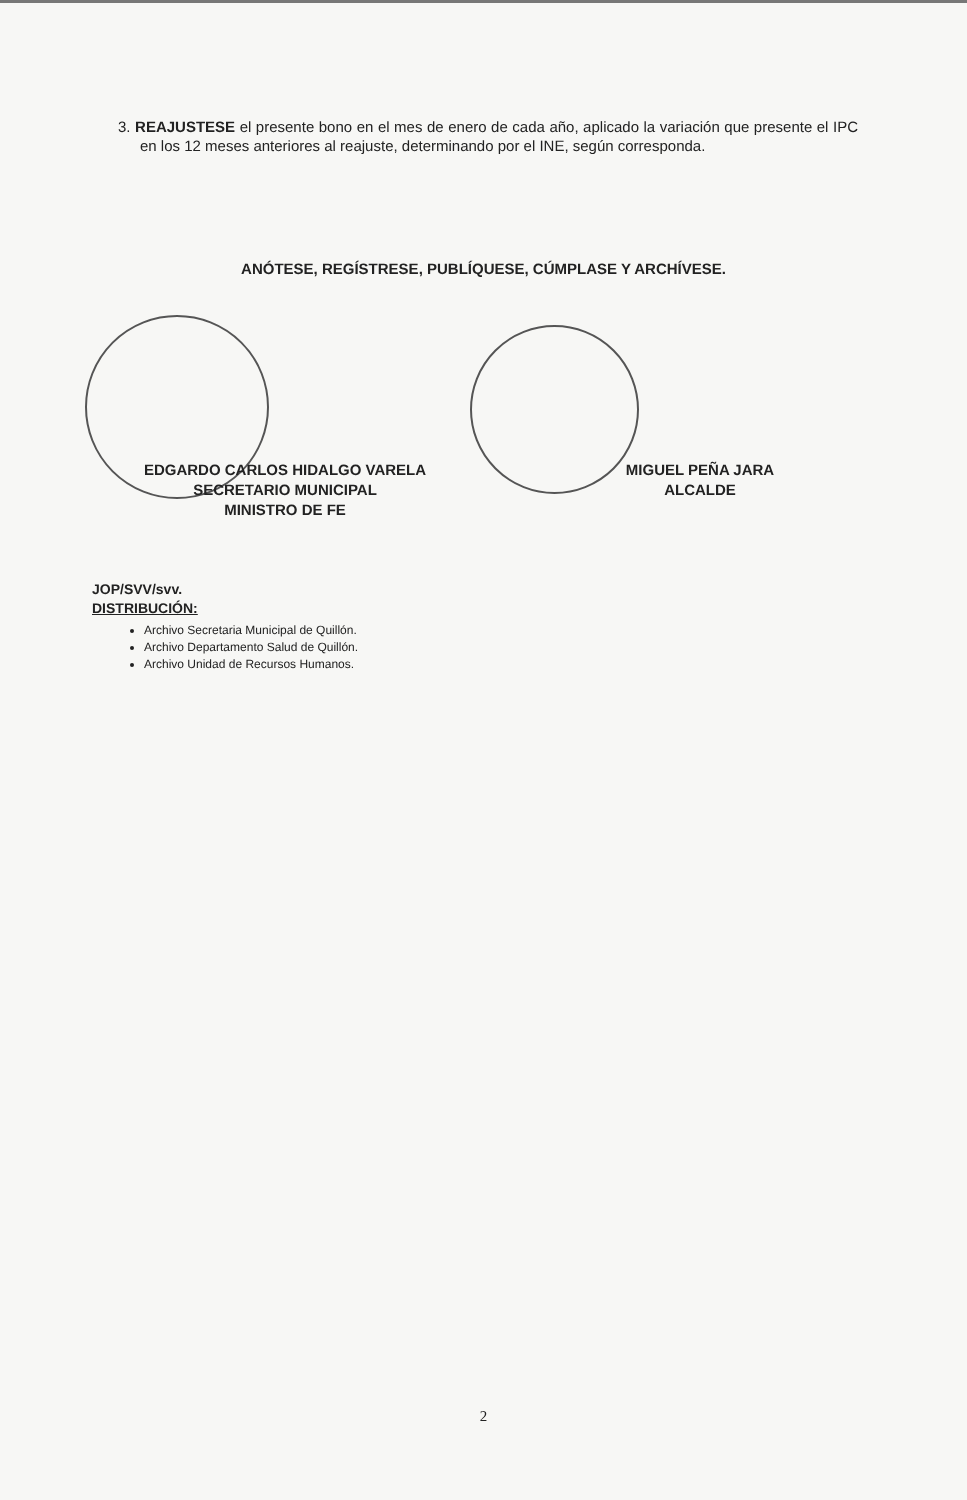3. REAJUSTESE el presente bono en el mes de enero de cada año, aplicado la variación que presente el IPC en los 12 meses anteriores al reajuste, determinando por el INE, según corresponda.
ANÓTESE, REGÍSTRESE, PUBLÍQUESE, CÚMPLASE Y ARCHÍVESE.
EDGARDO CARLOS HIDALGO VARELA
SECRETARIO MUNICIPAL
MINISTRO DE FE
MIGUEL PEÑA JARA
ALCALDE
JOP/SVV/svv.
DISTRIBUCIÓN:
Archivo Secretaria Municipal de Quillón.
Archivo Departamento Salud de Quillón.
Archivo Unidad de Recursos Humanos.
2